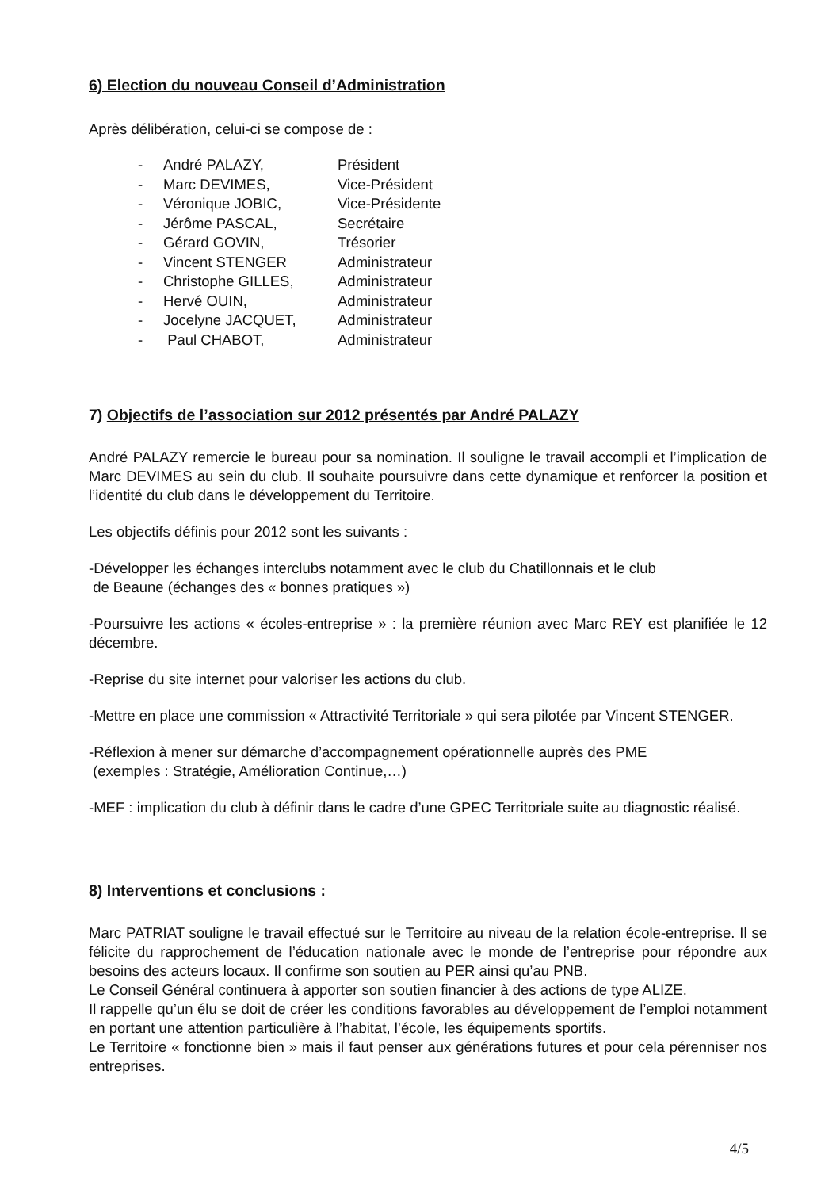6) Election du nouveau Conseil d’Administration
Après délibération, celui-ci se compose de :
| - | André PALAZY, | Président |
| - | Marc DEVIMES, | Vice-Président |
| - | Véronique JOBIC, | Vice-Présidente |
| - | Jérôme PASCAL, | Secrétaire |
| - | Gérard GOVIN, | Trésorier |
| - | Vincent STENGER | Administrateur |
| - | Christophe GILLES, | Administrateur |
| - | Hervé OUIN, | Administrateur |
| - | Jocelyne JACQUET, | Administrateur |
| - | Paul CHABOT, | Administrateur |
7) Objectifs de l’association sur 2012 présentés par André PALAZY
André PALAZY remercie le bureau pour sa nomination. Il souligne le travail accompli et l’implication de Marc DEVIMES au sein du club. Il souhaite poursuivre dans cette dynamique et renforcer la position et l’identité du club dans le développement du Territoire.
Les objectifs définis pour 2012 sont les suivants :
-Développer les échanges interclubs notamment avec le club du Chatillonnais et le club
de Beaune (échanges des « bonnes pratiques »)
-Poursuivre les actions « écoles-entreprise » : la première réunion avec Marc REY est planifiée le 12 décembre.
-Reprise du site internet pour valoriser les actions du club.
-Mettre en place une commission « Attractivité Territoriale » qui sera pilotée par Vincent STENGER.
-Réflexion à mener sur démarche d’accompagnement opérationnelle auprès des PME
(exemples : Stratégie, Amélioration Continue,…)
-MEF : implication du club à définir dans le cadre d’une GPEC Territoriale suite au diagnostic réalisé.
8) Interventions et conclusions :
Marc PATRIAT souligne le travail effectué sur le Territoire au niveau de la relation école-entreprise. Il se félicite du rapprochement de l’éducation nationale avec le monde de l’entreprise pour répondre aux besoins des acteurs locaux. Il confirme son soutien au PER ainsi qu’au PNB.
Le Conseil Général continuera à apporter son soutien financier à des actions de type ALIZE.
Il rappelle qu’un élu se doit de créer les conditions favorables au développement de l’emploi notamment en portant une attention particulière à l’habitat, l’école, les équipements sportifs.
Le Territoire « fonctionne bien » mais il faut penser aux générations futures et pour cela pérenniser nos entreprises.
4/5